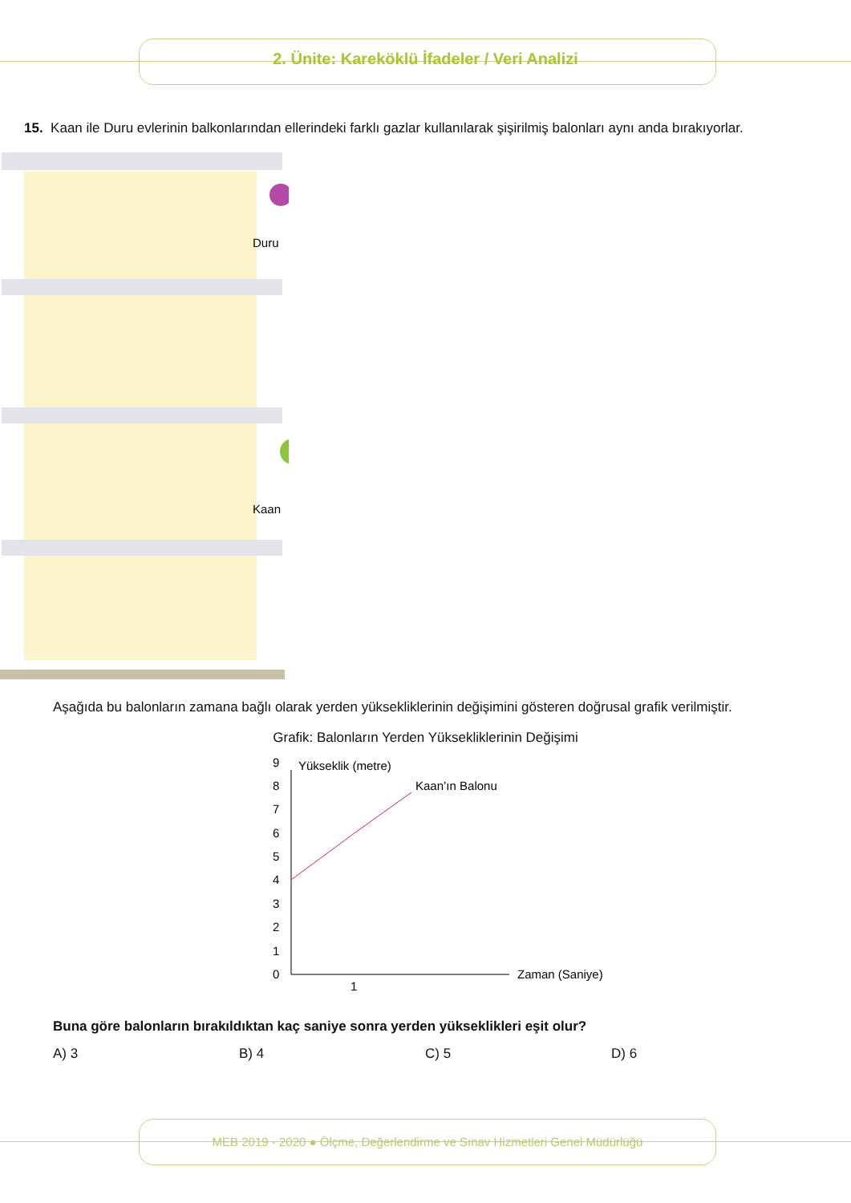2. Ünite: Kareköklü İfadeler / Veri Analizi
15. Kaan ile Duru evlerinin balkonlarından ellerindeki farklı gazlar kullanılarak şişirilmiş balonları aynı anda bırakıyorlar.
Duru
Kaan
Aşağıda bu balonların zamana bağlı olarak yerden yüksekliklerinin değişimini gösteren doğrusal grafik verilmiştir.
Grafik: Balonların Yerden Yüksekliklerinin Değişimi
Yükseklik (metre)
0
1
2
3
4
5
6
7
8
9
Kaan’ın Balonu
1
Zaman (Saniye)
Buna göre balonların bırakıldıktan kaç saniye sonra yerden yükseklikleri eşit olur?
A) 3 B) 4 C) 5 D) 6
MEB 2019 - 2020 ● Ölçme, Değerlendirme ve Sınav Hizmetleri Genel Müdürlüğü